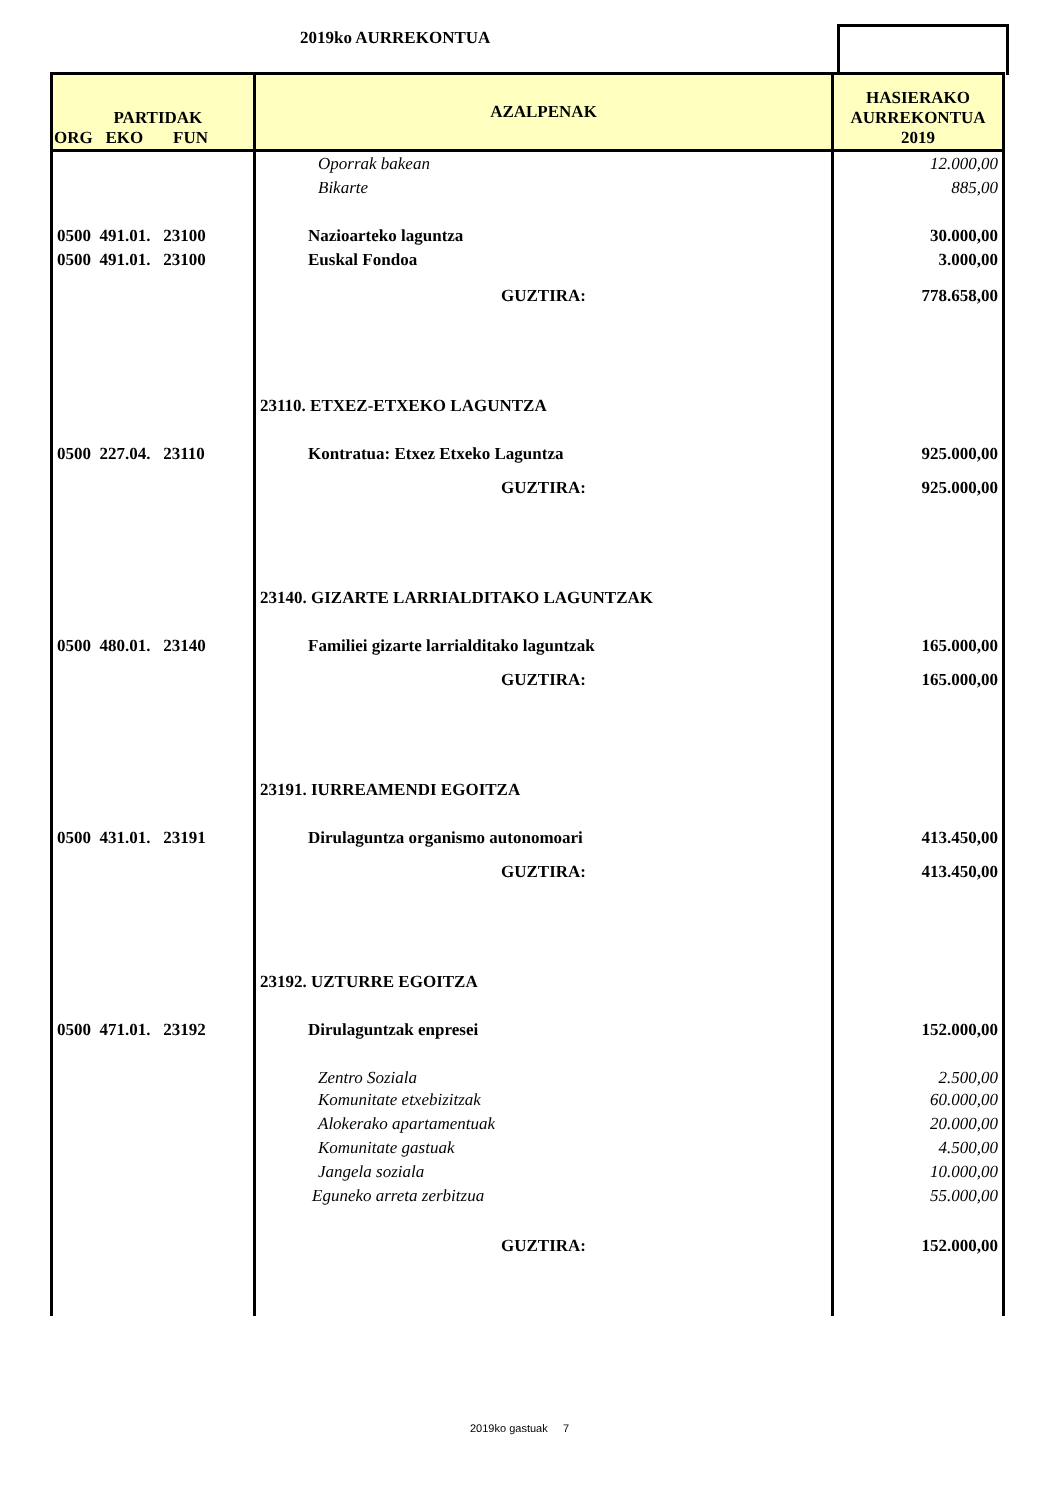2019ko AURREKONTUA
| PARTIDAK ORG EKO FUN | AZALPENAK | HASIERAKO AURREKONTUA 2019 |
| --- | --- | --- |
| | Oporrak bakean | 12.000,00 |
| | Bikarte | 885,00 |
| 0500 491.01. 23100 | Nazioarteko laguntza | 30.000,00 |
| 0500 491.01. 23100 | Euskal Fondoa | 3.000,00 |
| | GUZTIRA: | 778.658,00 |
| | 23110. ETXEZ-ETXEKO LAGUNTZA | |
| 0500 227.04. 23110 | Kontratua: Etxez Etxeko Laguntza | 925.000,00 |
| | GUZTIRA: | 925.000,00 |
| | 23140. GIZARTE LARRIALDITAKO LAGUNTZAK | |
| 0500 480.01. 23140 | Familiei gizarte larrialditako laguntzak | 165.000,00 |
| | GUZTIRA: | 165.000,00 |
| | 23191. IURREAMENDI EGOITZA | |
| 0500 431.01. 23191 | Dirulaguntza organismo autonomoari | 413.450,00 |
| | GUZTIRA: | 413.450,00 |
| | 23192. UZTURRE EGOITZA | |
| 0500 471.01. 23192 | Dirulaguntzak enpresei | 152.000,00 |
| | Zentro Soziala | 2.500,00 |
| | Komunitate etxebizitzak | 60.000,00 |
| | Alokerako apartamentuak | 20.000,00 |
| | Komunitate gastuak | 4.500,00 |
| | Jangela soziala | 10.000,00 |
| | Eguneko arreta zerbitzua | 55.000,00 |
| | GUZTIRA: | 152.000,00 |
2019ko gastuak 7